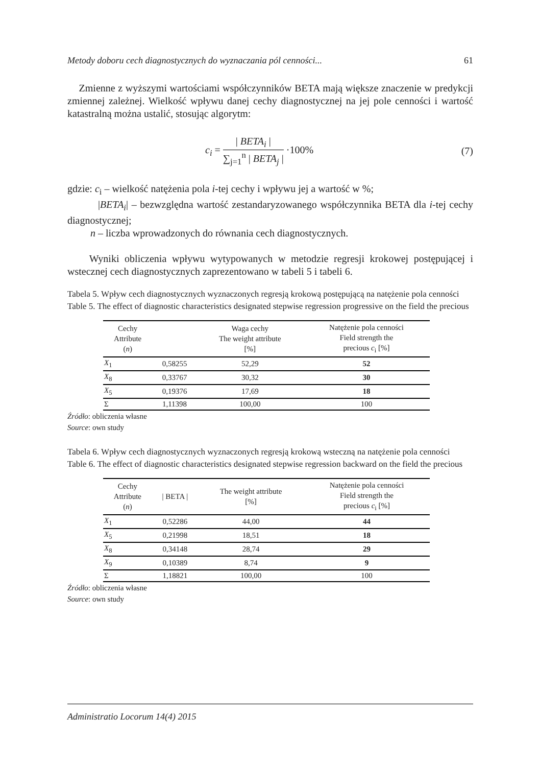Metody doboru cech diagnostycznych do wyznaczania pól cenności... 61
Zmienne z wyższymi wartościami współczynników BETA mają większe znaczenie w predykcji zmiennej zależnej. Wielkość wpływu danej cechy diagnostycznej na jej pole cenności i wartość katastralną można ustalić, stosując algorytm:
c<sub>i</sub> = | BETA<sub>i</sub> | ∑<sub>j=1</sub><sup>n</sup> | BETA<sub>j</sub> | ·100%
(7)
gdzie: c<sub>i</sub> – wielkość natężenia pola i-tej cechy i wpływu jej a wartość w %;
|BETA<sub>i</sub>| – bezwzględna wartość zestandaryzowanego współczynnika BETA dla i-tej cechy diagnostycznej;
n – liczba wprowadzonych do równania cech diagnostycznych.
Wyniki obliczenia wpływu wytypowanych w metodzie regresji krokowej postępującej i wstecznej cech diagnostycznych zaprezentowano w tabeli 5 i tabeli 6.
Tabela 5. Wpływ cech diagnostycznych wyznaczonych regresją krokową postępującą na natężenie pola cenności
Table 5. The effect of diagnostic characteristics designated stepwise regression progressive on the field the precious
| Cechy Attribute ( n ) | | Waga cechy The weight attribute [%] | Natężenie pola cenności Field strength the precious c<sub>i</sub> [%] |
| --- | --- | --- | --- |
| X<sub>1</sub> | 0,58255 | 52,29 | 52 |
| X<sub>8</sub> | 0,33767 | 30,32 | 30 |
| X<sub>5</sub> | 0,19376 | 17,69 | 18 |
| Σ | 1,11398 | 100,00 | 100 |
Źródło: obliczenia własne
Source: own study
Tabela 6. Wpływ cech diagnostycznych wyznaczonych regresją krokową wsteczną na natężenie pola cenności
Table 6. The effect of diagnostic characteristics designated stepwise regression backward on the field the precious
| Cechy Attribute ( n ) | / BETA / | The weight attribute [%] | Natężenie pola cenności Field strength the precious c<sub>i</sub> [%] |
| --- | --- | --- | --- |
| X<sub>1</sub> | 0,52286 | 44,00 | 44 |
| X<sub>5</sub> | 0,21998 | 18,51 | 18 |
| X<sub>8</sub> | 0,34148 | 28,74 | 29 |
| X<sub>9</sub> | 0,10389 | 8,74 | 9 |
| Σ | 1,18821 | 100,00 | 100 |
Źródło: obliczenia własne
Source: own study
Administratio Locorum 14(4) 2015